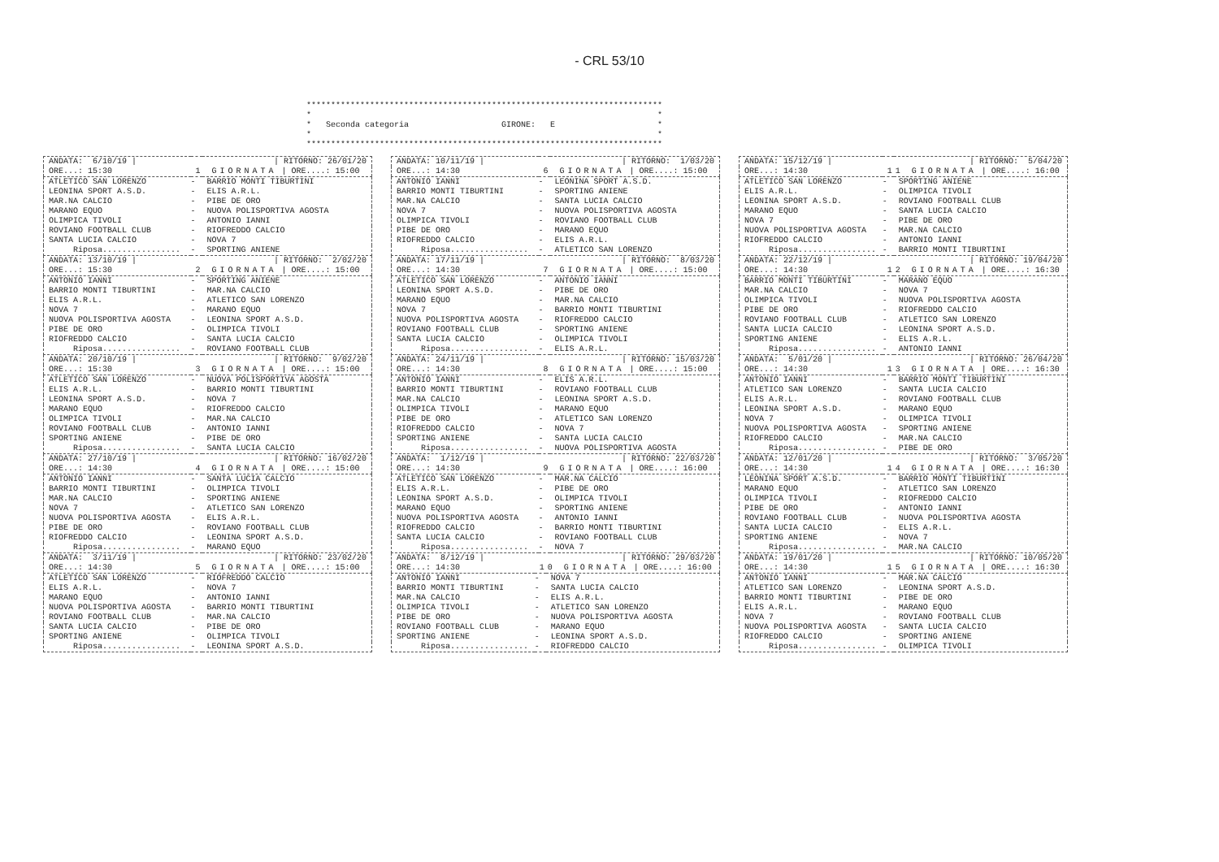- CRL 53/10
************************************************************************* * * * Seconda categoria GIRONE: E * * * *************************************************************************
| ANDATA: 6/10/19 / | | / RITORNO: 26/01/20 |
| ORE...: 15:30 | 1 GIORNATA / ORE....: 15:00 | |
| ATLETICO SAN LORENZO | - | BARRIO MONTI TIBURTINI |
| LEONINA SPORT A.S.D. | - | ELIS A.R.L. |
| MAR.NA CALCIO | - | PIBE DE ORO |
| MARANO EQUO | - | NUOVA POLISPORTIVA AGOSTA |
| OLIMPICA TIVOLI | - | ANTONIO IANNI |
| ROVIANO FOOTBALL CLUB | - | RIOFREDDO CALCIO |
| SANTA LUCIA CALCIO | - | NOVA 7 |
| Riposa................ | - | SPORTING ANIENE |
| ANDATA: 13/10/19 / | | / RITORNO: 2/02/20 |
| ORE...: 15:30 | 2 GIORNATA / ORE....: 15:00 | |
| ANTONIO IANNI | - | SPORTING ANIENE |
| BARRIO MONTI TIBURTINI | - | MAR.NA CALCIO |
| ELIS A.R.L. | - | ATLETICO SAN LORENZO |
| NOVA 7 | - | MARANO EQUO |
| NUOVA POLISPORTIVA AGOSTA | - | LEONINA SPORT A.S.D. |
| PIBE DE ORO | - | OLIMPICA TIVOLI |
| RIOFREDDO CALCIO | - | SANTA LUCIA CALCIO |
| Riposa................ | - | ROVIANO FOOTBALL CLUB |
| ANDATA: 20/10/19 / | | / RITORNO: 9/02/20 |
| ORE...: 15:30 | 3 GIORNATA / ORE....: 15:00 | |
| ATLETICO SAN LORENZO | - | NUOVA POLISPORTIVA AGOSTA |
| ELIS A.R.L. | - | BARRIO MONTI TIBURTINI |
| LEONINA SPORT A.S.D. | - | NOVA 7 |
| MARANO EQUO | - | RIOFREDDO CALCIO |
| OLIMPICA TIVOLI | - | MAR.NA CALCIO |
| ROVIANO FOOTBALL CLUB | - | ANTONIO IANNI |
| SPORTING ANIENE | - | PIBE DE ORO |
| Riposa................ | - | SANTA LUCIA CALCIO |
| ANDATA: 27/10/19 / | | / RITORNO: 16/02/20 |
| ORE...: 14:30 | 4 GIORNATA / ORE....: 15:00 | |
| ANTONIO IANNI | - | SANTA LUCIA CALCIO |
| BARRIO MONTI TIBURTINI | - | OLIMPICA TIVOLI |
| MAR.NA CALCIO | - | SPORTING ANIENE |
| NOVA 7 | - | ATLETICO SAN LORENZO |
| NUOVA POLISPORTIVA AGOSTA | - | ELIS A.R.L. |
| PIBE DE ORO | - | ROVIANO FOOTBALL CLUB |
| RIOFREDDO CALCIO | - | LEONINA SPORT A.S.D. |
| Riposa................ | - | MARANO EQUO |
| ANDATA: 3/11/19 / | | / RITORNO: 23/02/20 |
| ORE...: 14:30 | 5 GIORNATA / ORE....: 15:00 | |
| ATLETICO SAN LORENZO | - | RIOFREDDO CALCIO |
| ELIS A.R.L. | - | NOVA 7 |
| MARANO EQUO | - | ANTONIO IANNI |
| NUOVA POLISPORTIVA AGOSTA | - | BARRIO MONTI TIBURTINI |
| ROVIANO FOOTBALL CLUB | - | MAR.NA CALCIO |
| SANTA LUCIA CALCIO | - | PIBE DE ORO |
| SPORTING ANIENE | - | OLIMPICA TIVOLI |
| Riposa................ | - | LEONINA SPORT A.S.D. |
| ANDATA: 10/11/19 / | | / RITORNO: 1/03/20 |
| ORE...: 14:30 | 6 GIORNATA / ORE....: 15:00 | |
| ANTONIO IANNI | - | LEONINA SPORT A.S.D. |
| BARRIO MONTI TIBURTINI | - | SPORTING ANIENE |
| MAR.NA CALCIO | - | SANTA LUCIA CALCIO |
| NOVA 7 | - | NUOVA POLISPORTIVA AGOSTA |
| OLIMPICA TIVOLI | - | ROVIANO FOOTBALL CLUB |
| PIBE DE ORO | - | MARANO EQUO |
| RIOFREDDO CALCIO | - | ELIS A.R.L. |
| Riposa................ | - | ATLETICO SAN LORENZO |
| ANDATA: 17/11/19 / | | / RITORNO: 8/03/20 |
| ORE...: 14:30 | 7 GIORNATA / ORE....: 15:00 | |
| ATLETICO SAN LORENZO | - | ANTONIO IANNI |
| LEONINA SPORT A.S.D. | - | PIBE DE ORO |
| MARANO EQUO | - | MAR.NA CALCIO |
| NOVA 7 | - | BARRIO MONTI TIBURTINI |
| NUOVA POLISPORTIVA AGOSTA | - | RIOFREDDO CALCIO |
| ROVIANO FOOTBALL CLUB | - | SPORTING ANIENE |
| SANTA LUCIA CALCIO | - | OLIMPICA TIVOLI |
| Riposa................ | - | ELIS A.R.L. |
| ANDATA: 24/11/19 / | | / RITORNO: 15/03/20 |
| ORE...: 14:30 | 8 GIORNATA / ORE....: 15:00 | |
| ANTONIO IANNI | - | ELIS A.R.L. |
| BARRIO MONTI TIBURTINI | - | ROVIANO FOOTBALL CLUB |
| MAR.NA CALCIO | - | LEONINA SPORT A.S.D. |
| OLIMPICA TIVOLI | - | MARANO EQUO |
| PIBE DE ORO | - | ATLETICO SAN LORENZO |
| RIOFREDDO CALCIO | - | NOVA 7 |
| SPORTING ANIENE | - | SANTA LUCIA CALCIO |
| Riposa................ | - | NUOVA POLISPORTIVA AGOSTA |
| ANDATA: 1/12/19 / | | / RITORNO: 22/03/20 |
| ORE...: 14:30 | 9 GIORNATA / ORE....: 16:00 | |
| ATLETICO SAN LORENZO | - | MAR.NA CALCIO |
| ELIS A.R.L. | - | PIBE DE ORO |
| LEONINA SPORT A.S.D. | - | OLIMPICA TIVOLI |
| MARANO EQUO | - | SPORTING ANIENE |
| NUOVA POLISPORTIVA AGOSTA | - | ANTONIO IANNI |
| RIOFREDDO CALCIO | - | BARRIO MONTI TIBURTINI |
| SANTA LUCIA CALCIO | - | ROVIANO FOOTBALL CLUB |
| Riposa................ | - | NOVA 7 |
| ANDATA: 8/12/19 / | | / RITORNO: 29/03/20 |
| ORE...: 14:30 | 10 GIORNATA / ORE....: 16:00 | |
| ANTONIO IANNI | - | NOVA 7 |
| BARRIO MONTI TIBURTINI | - | SANTA LUCIA CALCIO |
| MAR.NA CALCIO | - | ELIS A.R.L. |
| OLIMPICA TIVOLI | - | ATLETICO SAN LORENZO |
| PIBE DE ORO | - | NUOVA POLISPORTIVA AGOSTA |
| ROVIANO FOOTBALL CLUB | - | MARANO EQUO |
| SPORTING ANIENE | - | LEONINA SPORT A.S.D. |
| Riposa................ | - | RIOFREDDO CALCIO |
| ANDATA: 15/12/19 / | | / RITORNO: 5/04/20 |
| ORE...: 14:30 | 11 GIORNATA / ORE....: 16:00 | |
| ATLETICO SAN LORENZO | - | SPORTING ANIENE |
| ELIS A.R.L. | - | OLIMPICA TIVOLI |
| LEONINA SPORT A.S.D. | - | ROVIANO FOOTBALL CLUB |
| MARANO EQUO | - | SANTA LUCIA CALCIO |
| NOVA 7 | - | PIBE DE ORO |
| NUOVA POLISPORTIVA AGOSTA | - | MAR.NA CALCIO |
| RIOFREDDO CALCIO | - | ANTONIO IANNI |
| Riposa................ | - | BARRIO MONTI TIBURTINI |
| ANDATA: 22/12/19 / | | / RITORNO: 19/04/20 |
| ORE...: 14:30 | 12 GIORNATA / ORE....: 16:30 | |
| BARRIO MONTI TIBURTINI | - | MARANO EQUO |
| MAR.NA CALCIO | - | NOVA 7 |
| OLIMPICA TIVOLI | - | NUOVA POLISPORTIVA AGOSTA |
| PIBE DE ORO | - | RIOFREDDO CALCIO |
| ROVIANO FOOTBALL CLUB | - | ATLETICO SAN LORENZO |
| SANTA LUCIA CALCIO | - | LEONINA SPORT A.S.D. |
| SPORTING ANIENE | - | ELIS A.R.L. |
| Riposa................ | - | ANTONIO IANNI |
| ANDATA: 5/01/20 / | | / RITORNO: 26/04/20 |
| ORE...: 14:30 | 13 GIORNATA / ORE....: 16:30 | |
| ANTONIO IANNI | - | BARRIO MONTI TIBURTINI |
| ATLETICO SAN LORENZO | - | SANTA LUCIA CALCIO |
| ELIS A.R.L. | - | ROVIANO FOOTBALL CLUB |
| LEONINA SPORT A.S.D. | - | MARANO EQUO |
| NOVA 7 | - | OLIMPICA TIVOLI |
| NUOVA POLISPORTIVA AGOSTA | - | SPORTING ANIENE |
| RIOFREDDO CALCIO | - | MAR.NA CALCIO |
| Riposa................ | - | PIBE DE ORO |
| ANDATA: 12/01/20 / | | / RITORNO: 3/05/20 |
| ORE...: 14:30 | 14 GIORNATA / ORE....: 16:30 | |
| LEONINA SPORT A.S.D. | - | BARRIO MONTI TIBURTINI |
| MARANO EQUO | - | ATLETICO SAN LORENZO |
| OLIMPICA TIVOLI | - | RIOFREDDO CALCIO |
| PIBE DE ORO | - | ANTONIO IANNI |
| ROVIANO FOOTBALL CLUB | - | NUOVA POLISPORTIVA AGOSTA |
| SANTA LUCIA CALCIO | - | ELIS A.R.L. |
| SPORTING ANIENE | - | NOVA 7 |
| Riposa................ | - | MAR.NA CALCIO |
| ANDATA: 19/01/20 / | | / RITORNO: 10/05/20 |
| ORE...: 14:30 | 15 GIORNATA / ORE....: 16:30 | |
| ANTONIO IANNI | - | MAR.NA CALCIO |
| ATLETICO SAN LORENZO | - | LEONINA SPORT A.S.D. |
| BARRIO MONTI TIBURTINI | - | PIBE DE ORO |
| ELIS A.R.L. | - | MARANO EQUO |
| NOVA 7 | - | ROVIANO FOOTBALL CLUB |
| NUOVA POLISPORTIVA AGOSTA | - | SANTA LUCIA CALCIO |
| RIOFREDDO CALCIO | - | SPORTING ANIENE |
| Riposa................ | - | OLIMPICA TIVOLI |